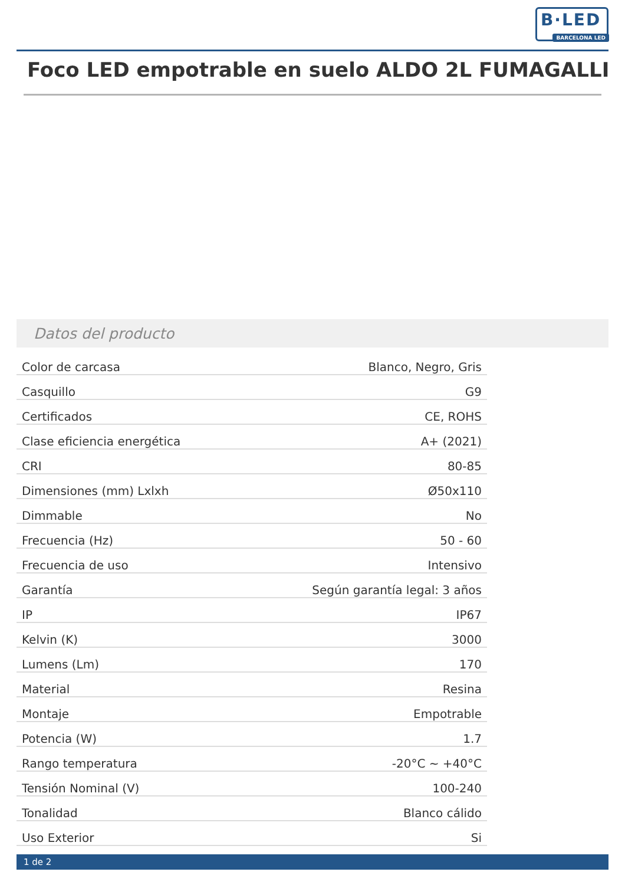B·LED
BARCELONA LED
Foco LED empotrable en suelo ALDO 2L FUMAGALLI
Datos del producto
| Color de carcasa | Blanco, Negro, Gris |
| Casquillo | G9 |
| Certificados | CE, ROHS |
| Clase eficiencia energética | A+ (2021) |
| CRI | 80-85 |
| Dimensiones (mm) Lxlxh | Ø50x110 |
| Dimmable | No |
| Frecuencia (Hz) | 50 - 60 |
| Frecuencia de uso | Intensivo |
| Garantía | Según garantía legal: 3 años |
| IP | IP67 |
| Kelvin (K) | 3000 |
| Lumens (Lm) | 170 |
| Material | Resina |
| Montaje | Empotrable |
| Potencia (W) | 1.7 |
| Rango temperatura | -20°C ~ +40°C |
| Tensión Nominal (V) | 100-240 |
| Tonalidad | Blanco cálido |
| Uso Exterior | Si |
1 de 2